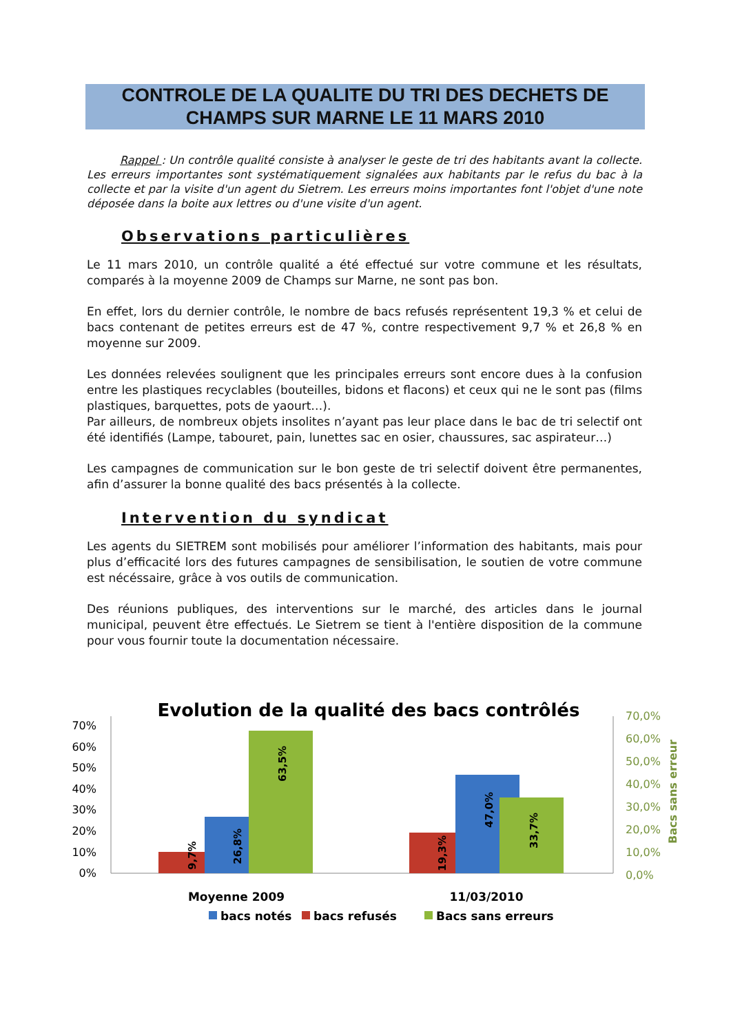CONTROLE DE LA QUALITE DU TRI DES DECHETS DE
CHAMPS SUR MARNE LE 11 MARS 2010
Rappel : Un contrôle qualité consiste à analyser le geste de tri des habitants avant la collecte. Les erreurs importantes sont systématiquement signalées aux habitants par le refus du bac à la collecte et par la visite d'un agent du Sietrem. Les erreurs moins importantes font l'objet d'une note déposée dans la boite aux lettres ou d'une visite d'un agent.
Observations particulières
Le 11 mars 2010, un contrôle qualité a été effectué sur votre commune et les résultats, comparés à la moyenne 2009 de Champs sur Marne, ne sont pas bon.
En effet, lors du dernier contrôle, le nombre de bacs refusés représentent 19,3 % et celui de bacs contenant de petites erreurs est de 47 %, contre respectivement 9,7 % et 26,8 % en moyenne sur 2009.
Les données relevées soulignent que les principales erreurs sont encore dues à la confusion entre les plastiques recyclables (bouteilles, bidons et flacons) et ceux qui ne le sont pas (films plastiques, barquettes, pots de yaourt…).
Par ailleurs, de nombreux objets insolites n’ayant pas leur place dans le bac de tri selectif ont été identifiés (Lampe, tabouret, pain, lunettes sac en osier, chaussures, sac aspirateur…)
Les campagnes de communication sur le bon geste de tri selectif doivent être permanentes, afin d’assurer la bonne qualité des bacs présentés à la collecte.
Intervention du syndicat
Les agents du SIETREM sont mobilisés pour améliorer l’information des habitants, mais pour plus d’efficacité lors des futures campagnes de sensibilisation, le soutien de votre commune est nécéssaire, grâce à vos outils de communication.
Des réunions publiques, des interventions sur le marché, des articles dans le journal municipal, peuvent être effectués. Le Sietrem se tient à l'entière disposition de la commune pour vous fournir toute la documentation nécessaire.
Evolution de la qualité des bacs contrôlés
70%
60%
50%
40%
30%
20%
10%
0%
9,7%
26,8%
63,5%
19,3%
47,0%
33,7%
70,0%
60,0%
50,0%
40,0%
30,0%
20,0%
10,0%
0,0%
Bacs sans erreur
Moyenne 2009
11/03/2010
bacs notés
bacs refusés
Bacs sans erreurs